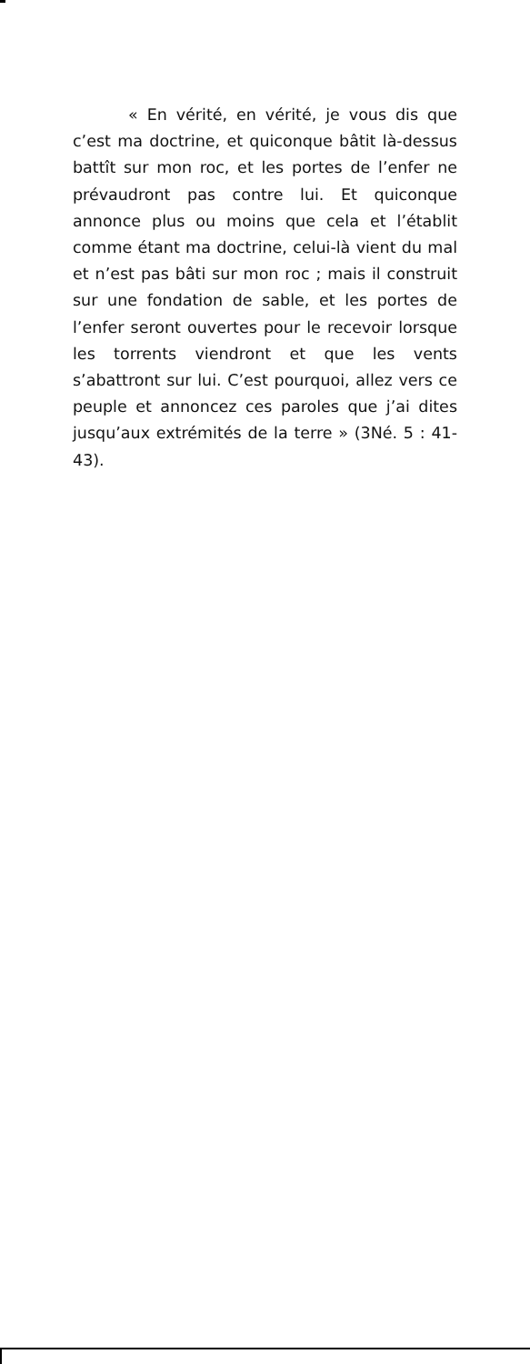« En vérité, en vérité, je vous dis que c’est ma doctrine, et quiconque bâtit là-dessus battît sur mon roc, et les portes de l’enfer ne prévaudront pas contre lui. Et quiconque annonce plus ou moins que cela et l’établit comme étant ma doctrine, celui-là vient du mal et n’est pas bâti sur mon roc ; mais il construit sur une fondation de sable, et les portes de l’enfer seront ouvertes pour le recevoir lorsque les torrents viendront et que les vents s’abattront sur lui. C’est pourquoi, allez vers ce peuple et annoncez ces paroles que j’ai dites jusqu’aux extrémités de la terre » (3Né. 5 : 41-43).